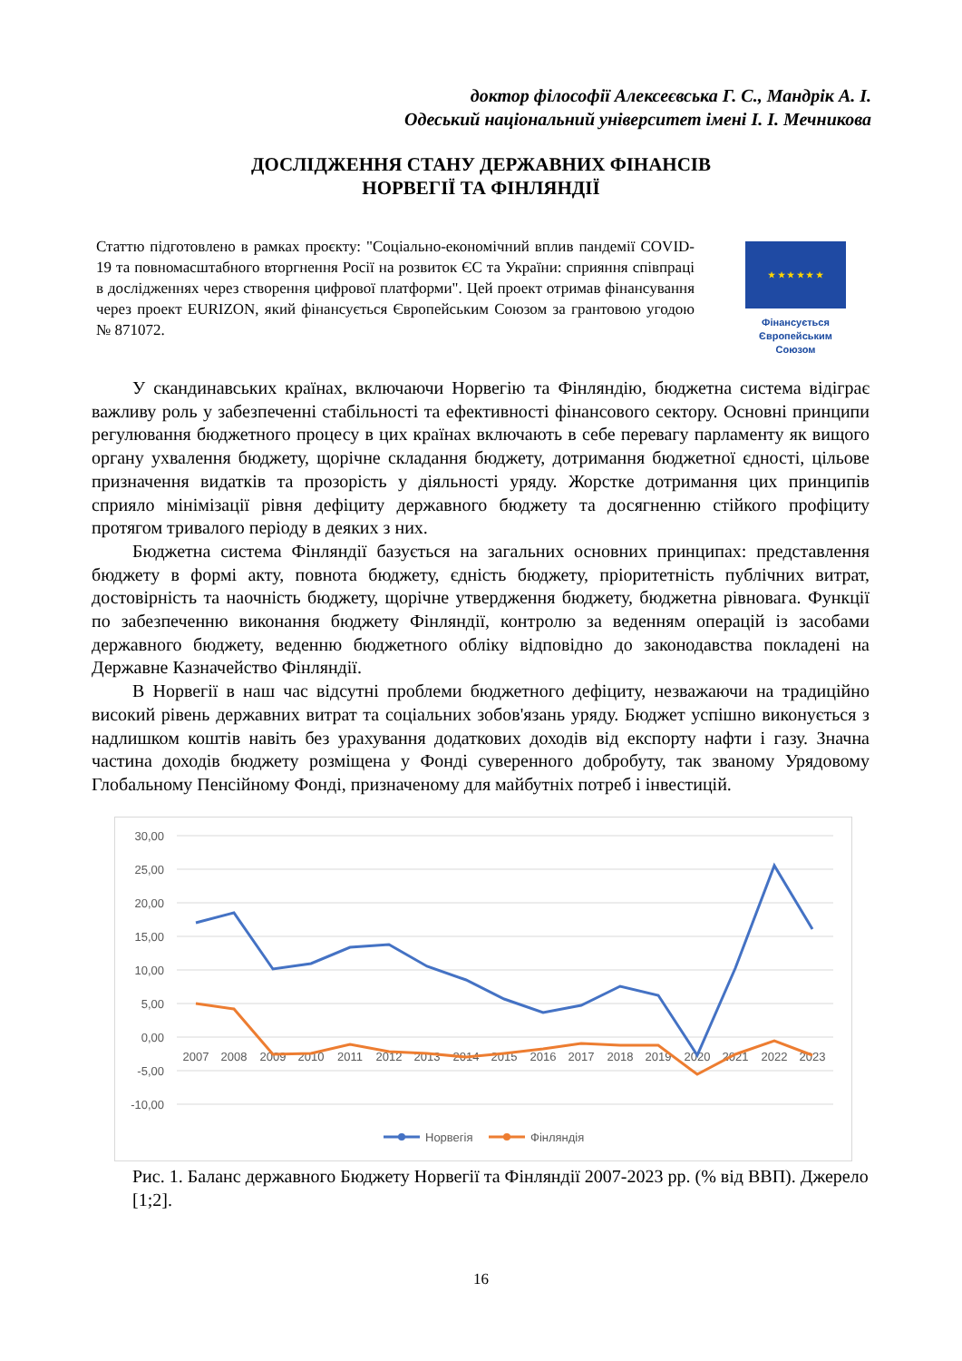доктор філософії Алексеєвська Г. С., Мандрік А. І.
Одеський національний університет імені І. І. Мечникова
ДОСЛІДЖЕННЯ СТАНУ ДЕРЖАВНИХ ФІНАНСІВ
НОРВЕГІЇ ТА ФІНЛЯНДІЇ
Статтю підготовлено в рамках проєкту: "Соціально-економічний вплив пандемії COVID-19 та повномасштабного вторгнення Росії на розвиток ЄС та України: сприяння співпраці в дослідженнях через створення цифрової платформи". Цей проект отримав фінансування через проект EURIZON, який фінансується Європейським Союзом за грантовою угодою № 871072.
★ ★ ★ ★ ★ ★
Фінансується Європейським Союзом
У скандинавських країнах, включаючи Норвегію та Фінляндію, бюджетна система відіграє важливу роль у забезпеченні стабільності та ефективності фінансового сектору. Основні принципи регулювання бюджетного процесу в цих країнах включають в себе перевагу парламенту як вищого органу ухвалення бюджету, щорічне складання бюджету, дотримання бюджетної єдності, цільове призначення видатків та прозорість у діяльності уряду. Жорстке дотримання цих принципів сприяло мінімізації рівня дефіциту державного бюджету та досягненню стійкого профіциту протягом тривалого періоду в деяких з них.
Бюджетна система Фінляндії базується на загальних основних принципах: представлення бюджету в формі акту, повнота бюджету, єдність бюджету, пріоритетність публічних витрат, достовірність та наочність бюджету, щорічне утвердження бюджету, бюджетна рівновага. Функції по забезпеченню виконання бюджету Фінляндії, контролю за веденням операцій із засобами державного бюджету, веденню бюджетного обліку відповідно до законодавства покладені на Державне Казначейство Фінляндії.
В Норвегії в наш час відсутні проблеми бюджетного дефіциту, незважаючи на традиційно високий рівень державних витрат та соціальних зобов'язань уряду. Бюджет успішно виконується з надлишком коштів навіть без урахування додаткових доходів від експорту нафти і газу. Значна частина доходів бюджету розміщена у Фонді суверенного добробуту, так званому Урядовому Глобальному Пенсійному Фонді, призначеному для майбутніх потреб і інвестицій.
30,00
25,00
20,00
15,00
10,00
5,00
0,00
-5,00
-10,00
2007
2008
2009
2010
2011
2012
2013
2014
2015
2016
2017
2018
2019
2020
2021
2022
2023
Норвегія
Фінляндія
Рис. 1. Баланс державного Бюджету Норвегії та Фінляндії 2007-2023 рр. (% від ВВП). Джерело [1;2].
16